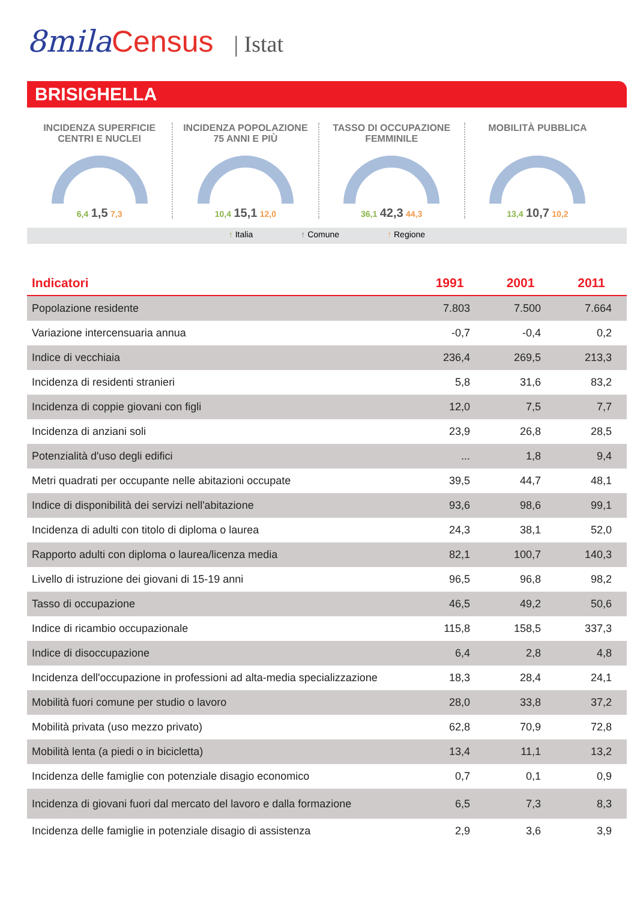8mila Census | Istat
BRISIGHELLA
INCIDENZA SUPERFICIE
CENTRI E NUCLEI
6,4 1,5 7,3
INCIDENZA POPOLAZIONE
75 ANNI E PIÙ
10,4 15,1 12,0
TASSO DI OCCUPAZIONE
FEMMINILE
36,1 42,3 44,3
MOBILITÀ PUBBLICA
13,4 10,7 10,2
↑ Italia ↑ Comune ↑ Regione
| Indicatori | 1991 | 2001 | 2011 |
| --- | --- | --- | --- |
| Popolazione residente | 7.803 | 7.500 | 7.664 |
| Variazione intercensuaria annua | -0,7 | -0,4 | 0,2 |
| Indice di vecchiaia | 236,4 | 269,5 | 213,3 |
| Incidenza di residenti stranieri | 5,8 | 31,6 | 83,2 |
| Incidenza di coppie giovani con figli | 12,0 | 7,5 | 7,7 |
| Incidenza di anziani soli | 23,9 | 26,8 | 28,5 |
| Potenzialità d'uso degli edifici | ... | 1,8 | 9,4 |
| Metri quadrati per occupante nelle abitazioni occupate | 39,5 | 44,7 | 48,1 |
| Indice di disponibilità dei servizi nell'abitazione | 93,6 | 98,6 | 99,1 |
| Incidenza di adulti con titolo di diploma o laurea | 24,3 | 38,1 | 52,0 |
| Rapporto adulti con diploma o laurea/licenza media | 82,1 | 100,7 | 140,3 |
| Livello di istruzione dei giovani di 15-19 anni | 96,5 | 96,8 | 98,2 |
| Tasso di occupazione | 46,5 | 49,2 | 50,6 |
| Indice di ricambio occupazionale | 115,8 | 158,5 | 337,3 |
| Indice di disoccupazione | 6,4 | 2,8 | 4,8 |
| Incidenza dell'occupazione in professioni ad alta-media specializzazione | 18,3 | 28,4 | 24,1 |
| Mobilità fuori comune per studio o lavoro | 28,0 | 33,8 | 37,2 |
| Mobilità privata (uso mezzo privato) | 62,8 | 70,9 | 72,8 |
| Mobilità lenta (a piedi o in bicicletta) | 13,4 | 11,1 | 13,2 |
| Incidenza delle famiglie con potenziale disagio economico | 0,7 | 0,1 | 0,9 |
| Incidenza di giovani fuori dal mercato del lavoro e dalla formazione | 6,5 | 7,3 | 8,3 |
| Incidenza delle famiglie in potenziale disagio di assistenza | 2,9 | 3,6 | 3,9 |